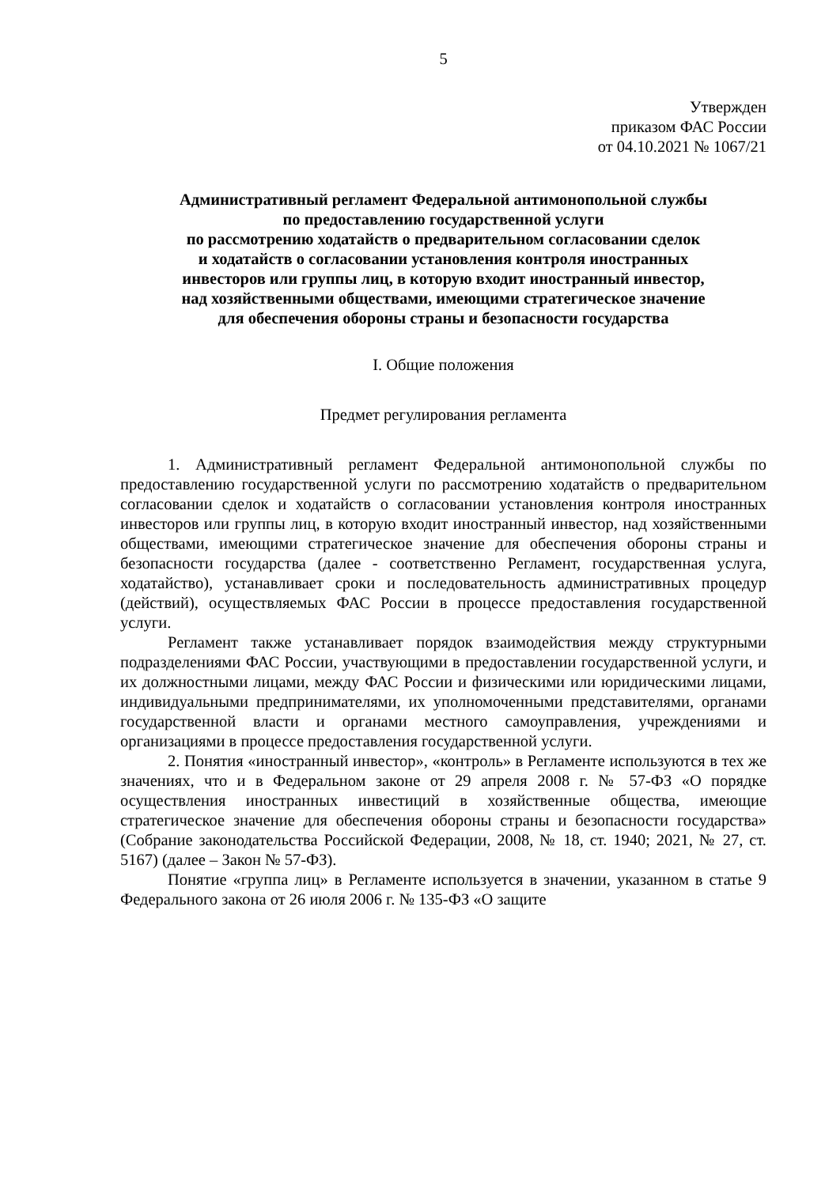5
Утвержден
приказом ФАС России
от 04.10.2021 № 1067/21
Административный регламент Федеральной антимонопольной службы
по предоставлению государственной услуги
по рассмотрению ходатайств о предварительном согласовании сделок
и ходатайств о согласовании установления контроля иностранных
инвесторов или группы лиц, в которую входит иностранный инвестор,
над хозяйственными обществами, имеющими стратегическое значение
для обеспечения обороны страны и безопасности государства
I. Общие положения
Предмет регулирования регламента
1. Административный регламент Федеральной антимонопольной службы по предоставлению государственной услуги по рассмотрению ходатайств о предварительном согласовании сделок и ходатайств о согласовании установления контроля иностранных инвесторов или группы лиц, в которую входит иностранный инвестор, над хозяйственными обществами, имеющими стратегическое значение для обеспечения обороны страны и безопасности государства (далее - соответственно Регламент, государственная услуга, ходатайство), устанавливает сроки и последовательность административных процедур (действий), осуществляемых ФАС России в процессе предоставления государственной услуги.
Регламент также устанавливает порядок взаимодействия между структурными подразделениями ФАС России, участвующими в предоставлении государственной услуги, и их должностными лицами, между ФАС России и физическими или юридическими лицами, индивидуальными предпринимателями, их уполномоченными представителями, органами государственной власти и органами местного самоуправления, учреждениями и организациями в процессе предоставления государственной услуги.
2. Понятия «иностранный инвестор», «контроль» в Регламенте используются в тех же значениях, что и в Федеральном законе от 29 апреля 2008 г. № 57-ФЗ «О порядке осуществления иностранных инвестиций в хозяйственные общества, имеющие стратегическое значение для обеспечения обороны страны и безопасности государства» (Собрание законодательства Российской Федерации, 2008, № 18, ст. 1940; 2021, № 27, ст. 5167) (далее – Закон № 57-ФЗ).
Понятие «группа лиц» в Регламенте используется в значении, указанном в статье 9 Федерального закона от 26 июля 2006 г. № 135-ФЗ «О защите